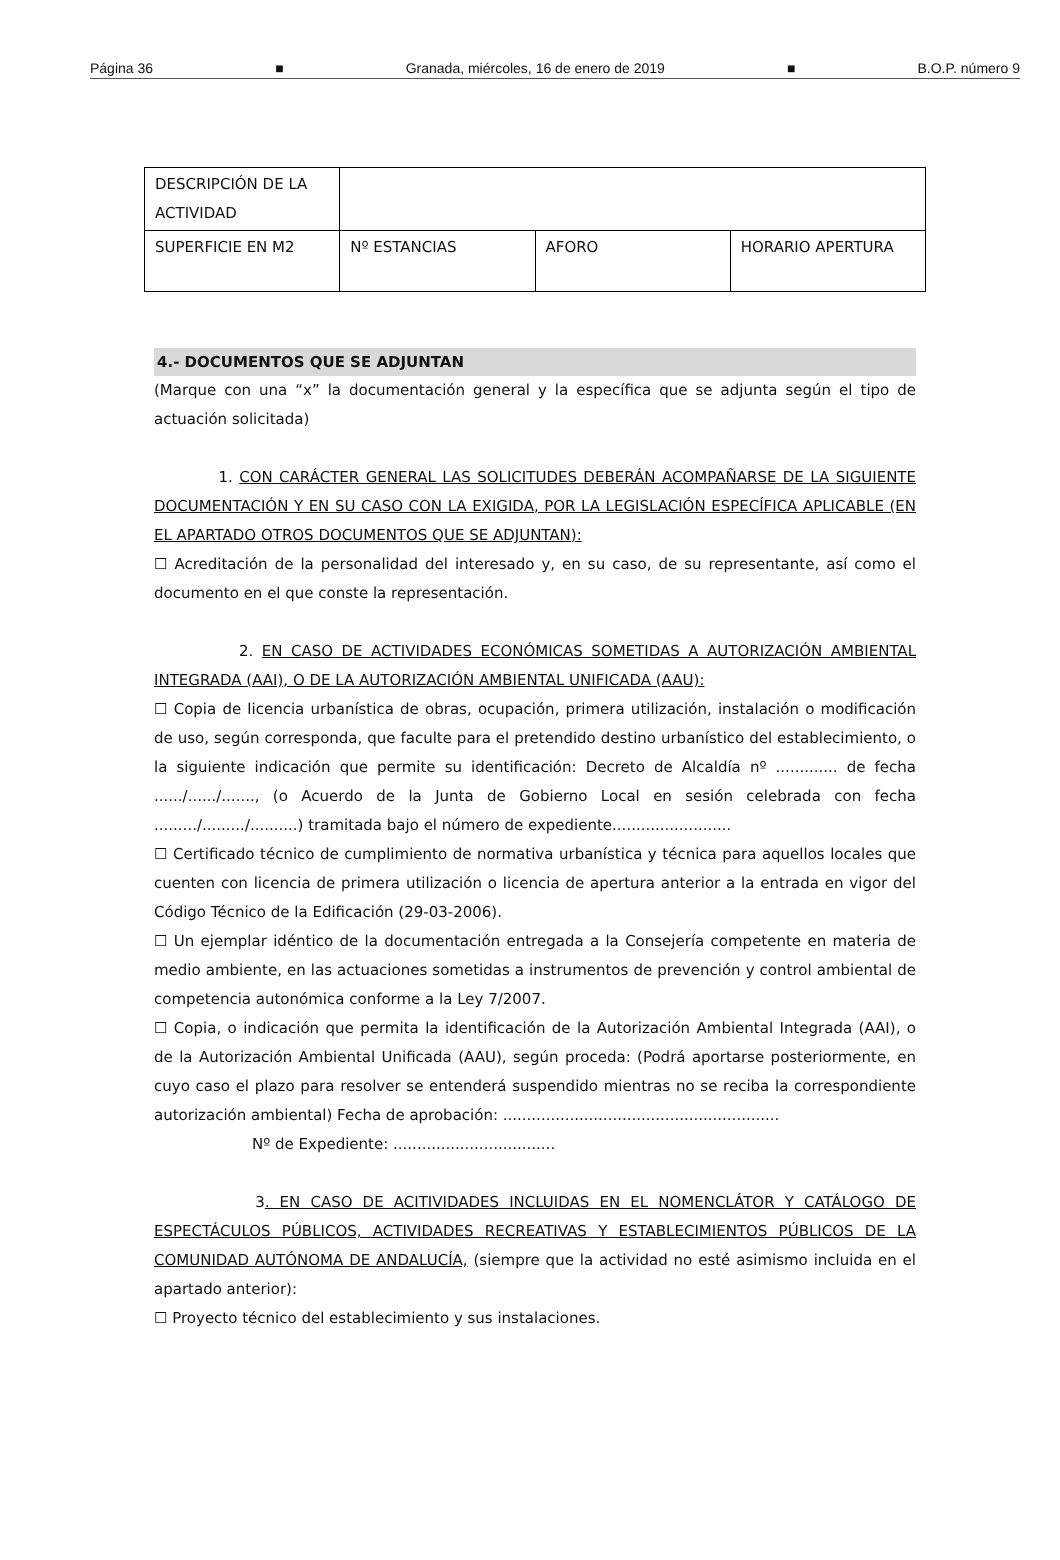Página 36 ■ Granada, miércoles, 16 de enero de 2019 ■ B.O.P. número 9
| DESCRIPCIÓN DE LA ACTIVIDAD | | | |
| SUPERFICIE EN M2 | Nº ESTANCIAS | AFORO | HORARIO APERTURA |
4.- DOCUMENTOS QUE SE ADJUNTAN
(Marque con una “x” la documentación general y la específica que se adjunta según el tipo de actuación solicitada)
1. CON CARÁCTER GENERAL LAS SOLICITUDES DEBERÁN ACOMPAÑARSE DE LA SIGUIENTE DOCUMENTACIÓN Y EN SU CASO CON LA EXIGIDA, POR LA LEGISLACIÓN ESPECÍFICA APLICABLE (EN EL APARTADO OTROS DOCUMENTOS QUE SE ADJUNTAN):
☐ Acreditación de la personalidad del interesado y, en su caso, de su representante, así como el documento en el que conste la representación.
2. EN CASO DE ACTIVIDADES ECONÓMICAS SOMETIDAS A AUTORIZACIÓN AMBIENTAL INTEGRADA (AAI), O DE LA AUTORIZACIÓN AMBIENTAL UNIFICADA (AAU):
☐ Copia de licencia urbanística de obras, ocupación, primera utilización, instalación o modificación de uso, según corresponda, que faculte para el pretendido destino urbanístico del establecimiento, o la siguiente indicación que permite su identificación: Decreto de Alcaldía nº ............. de fecha ....../....../......., (o Acuerdo de la Junta de Gobierno Local en sesión celebrada con fecha ........./........./..........) tramitada bajo el número de expediente.........................
☐ Certificado técnico de cumplimiento de normativa urbanística y técnica para aquellos locales que cuenten con licencia de primera utilización o licencia de apertura anterior a la entrada en vigor del Código Técnico de la Edificación (29-03-2006).
☐ Un ejemplar idéntico de la documentación entregada a la Consejería competente en materia de medio ambiente, en las actuaciones sometidas a instrumentos de prevención y control ambiental de competencia autonómica conforme a la Ley 7/2007.
☐ Copia, o indicación que permita la identificación de la Autorización Ambiental Integrada (AAI), o de la Autorización Ambiental Unificada (AAU), según proceda: (Podrá aportarse posteriormente, en cuyo caso el plazo para resolver se entenderá suspendido mientras no se reciba la correspondiente autorización ambiental) Fecha de aprobación: ..........................................................
Nº de Expediente: ..................................
3. EN CASO DE ACITIVIDADES INCLUIDAS EN EL NOMENCLÁTOR Y CATÁLOGO DE ESPECTÁCULOS PÚBLICOS, ACTIVIDADES RECREATIVAS Y ESTABLECIMIENTOS PÚBLICOS DE LA COMUNIDAD AUTÓNOMA DE ANDALUCÍA, (siempre que la actividad no esté asimismo incluida en el apartado anterior):
☐ Proyecto técnico del establecimiento y sus instalaciones.